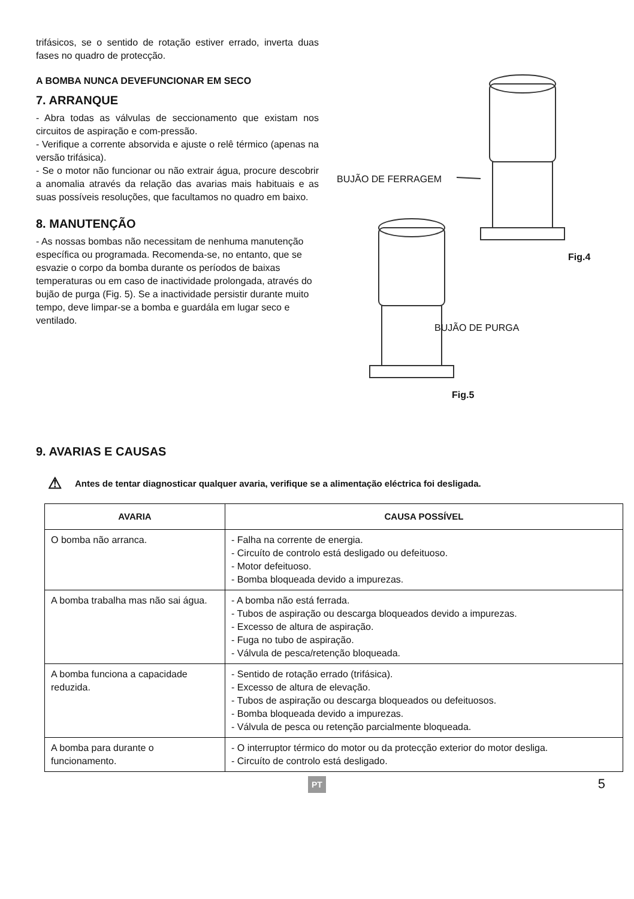trifásicos, se o sentido de rotação estiver errado, inverta duas fases no quadro de protecção.
A BOMBA NUNCA DEVEFUNCIONAR EM SECO
7. ARRANQUE
- Abra todas as válvulas de seccionamento que existam nos circuitos de aspiração e com-pressão.
- Verifique a corrente absorvida e ajuste o relê térmico (apenas na versão trifásica).
- Se o motor não funcionar ou não extrair água, procure descobrir a anomalia através da relação das avarias mais habituais e as suas possíveis resoluções, que facultamos no quadro em baixo.
8. MANUTENÇÃO
- As nossas bombas não necessitam de nenhuma manutenção específica ou programada. Recomenda-se, no entanto, que se esvazie o corpo da bomba durante os períodos de baixas temperaturas ou em caso de inactividade prolongada, através do bujão de purga (Fig. 5). Se a inactividade persistir durante muito tempo, deve limpar-se a bomba e guardála em lugar seco e ventilado.
BUJÃO DE FERRAGEM
Fig.4
BUJÃO DE PURGA
Fig.5
9. AVARIAS E CAUSAS
⚠ Antes de tentar diagnosticar qualquer avaria, verifique se a alimentação eléctrica foi desligada.
| AVARIA | CAUSA POSSÍVEL |
| --- | --- |
| O bomba não arranca. | - Falha na corrente de energia. - Circuíto de controlo está desligado ou defeituoso. - Motor defeituoso. - Bomba bloqueada devido a impurezas. |
| A bomba trabalha mas não sai água. | - A bomba não está ferrada. - Tubos de aspiração ou descarga bloqueados devido a impurezas. - Excesso de altura de aspiração. - Fuga no tubo de aspiração. - Válvula de pesca/retenção bloqueada. |
| A bomba funciona a capacidade reduzida. | - Sentido de rotação errado (trifásica). - Excesso de altura de elevação. - Tubos de aspiração ou descarga bloqueados ou defeituosos. - Bomba bloqueada devido a impurezas. - Válvula de pesca ou retenção parcialmente bloqueada. |
| A bomba para durante o funcionamento. | - O interruptor térmico do motor ou da protecção exterior do motor desliga. - Circuíto de controlo está desligado. |
PT 5